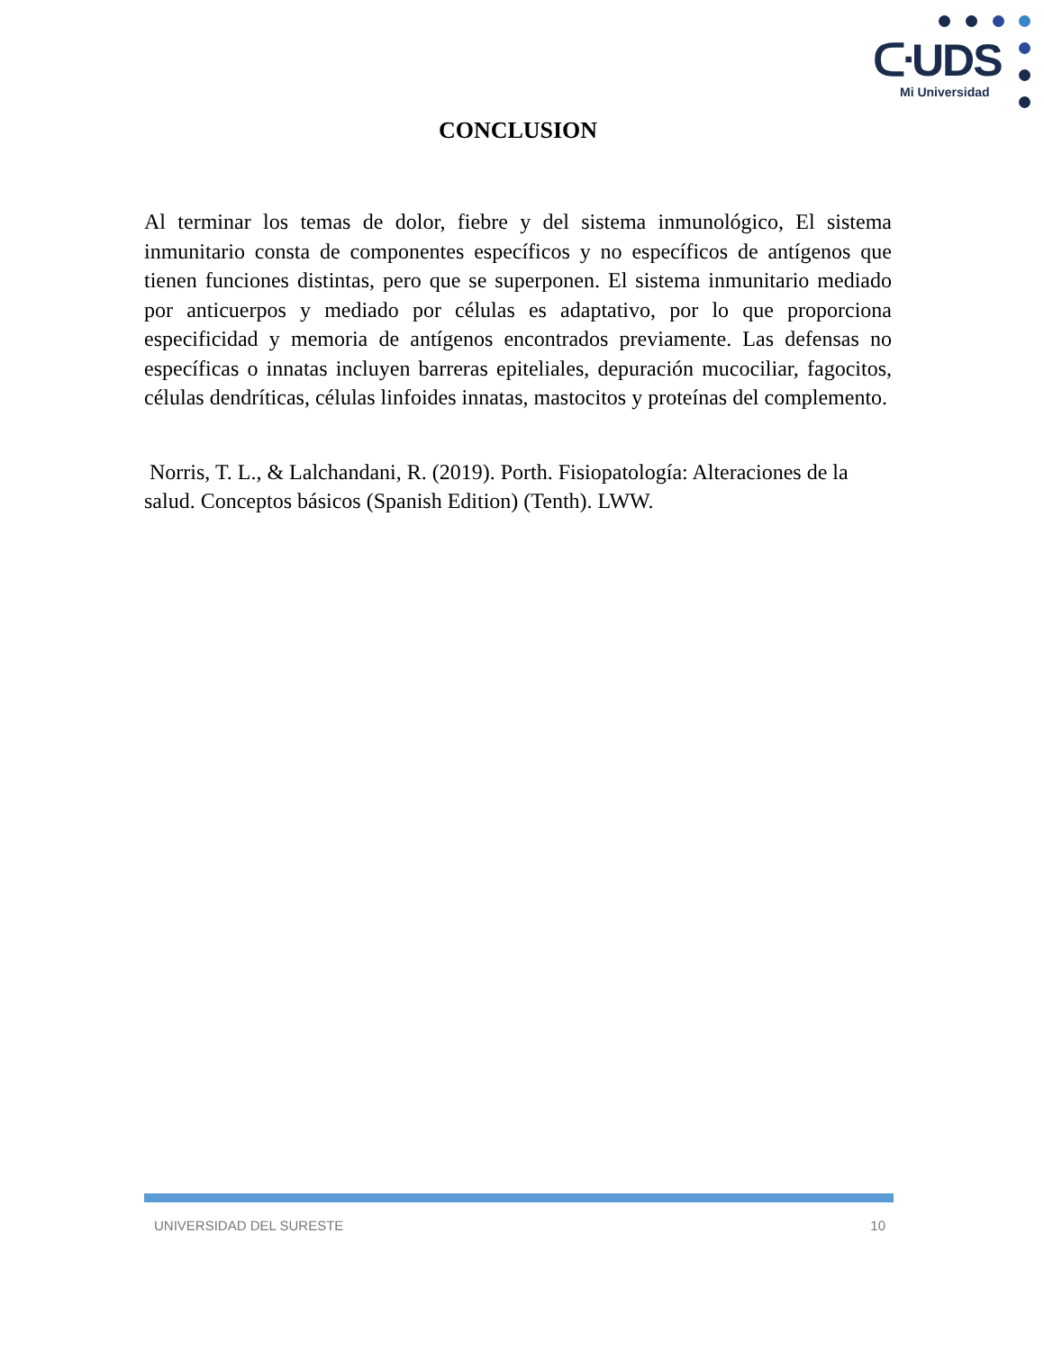ᑢUDS
Mi Universidad
CONCLUSION
Al terminar los temas de dolor, fiebre y del sistema inmunológico, El sistema inmunitario consta de componentes específicos y no específicos de antígenos que tienen funciones distintas, pero que se superponen. El sistema inmunitario mediado por anticuerpos y mediado por células es adaptativo, por lo que proporciona especificidad y memoria de antígenos encontrados previamente. Las defensas no específicas o innatas incluyen barreras epiteliales, depuración mucociliar, fagocitos, células dendríticas, células linfoides innatas, mastocitos y proteínas del complemento.
Norris, T. L., & Lalchandani, R. (2019). Porth. Fisiopatología: Alteraciones de la salud. Conceptos básicos (Spanish Edition) (Tenth). LWW.
UNIVERSIDAD DEL SURESTE 10